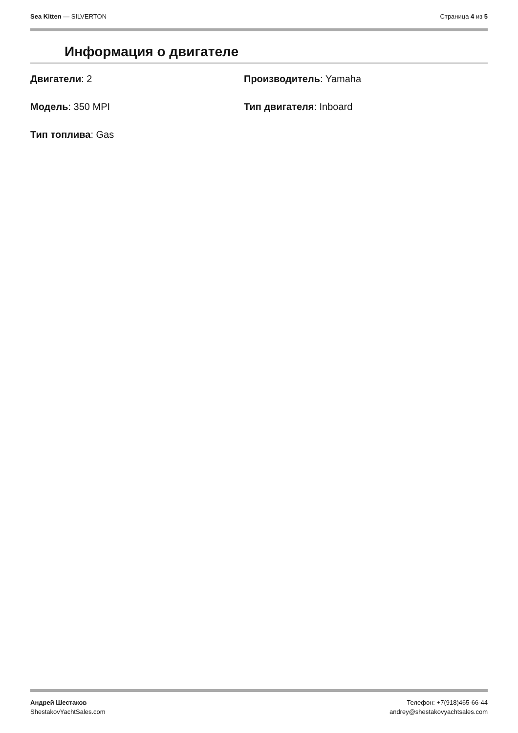Sea Kitten — SILVERTON Страница 4 из 5
Информация о двигателе
Двигатели: 2
Производитель: Yamaha
Модель: 350 MPI
Тип двигателя: Inboard
Тип топлива: Gas
Андрей Шестаков
ShestakovYachtSales.com
Телефон: +7(918)465-66-44
andrey@shestakovyachtsales.com